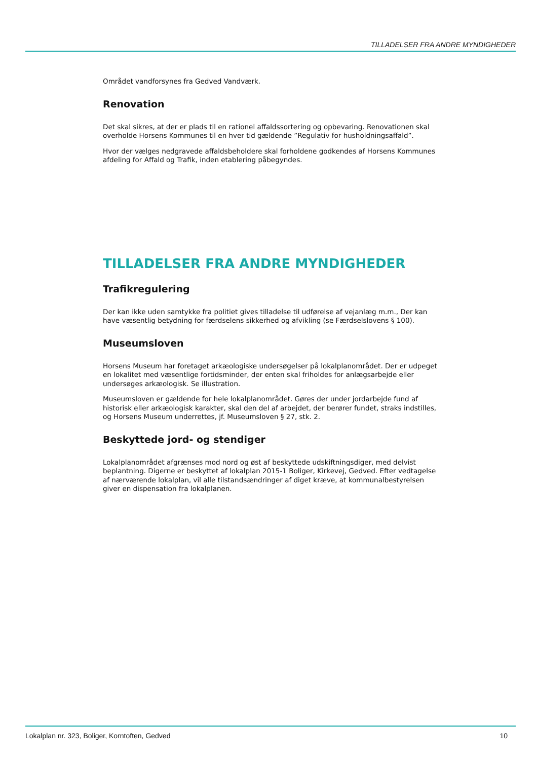TILLADELSER FRA ANDRE MYNDIGHEDER
Området vandforsynes fra Gedved Vandværk.
Renovation
Det skal sikres, at der er plads til en rationel affaldssortering og opbevaring. Renovationen skal overholde Horsens Kommunes til en hver tid gældende ”Regulativ for husholdningsaffald”.
Hvor der vælges nedgravede affaldsbeholdere skal forholdene godkendes af Horsens Kommunes afdeling for Affald og Trafik, inden etablering påbegyndes.
TILLADELSER FRA ANDRE MYNDIGHEDER
Trafikregulering
Der kan ikke uden samtykke fra politiet gives tilladelse til udførelse af vejanlæg m.m., Der kan have væsentlig betydning for færdselens sikkerhed og afvikling (se Færdselslovens § 100).
Museumsloven
Horsens Museum har foretaget arkæologiske undersøgelser på lokalplanområdet. Der er udpeget en lokalitet med væsentlige fortidsminder, der enten skal friholdes for anlægsarbejde eller undersøges arkæologisk. Se illustration.
Museumsloven er gældende for hele lokalplanområdet. Gøres der under jordarbejde fund af historisk eller arkæologisk karakter, skal den del af arbejdet, der berører fundet, straks indstilles, og Horsens Museum underrettes, jf. Museumsloven § 27, stk. 2.
Beskyttede jord- og stendiger
Lokalplanområdet afgrænses mod nord og øst af beskyttede udskiftningsdiger, med delvist beplantning. Digerne er beskyttet af lokalplan 2015-1 Boliger, Kirkevej, Gedved. Efter vedtagelse af nærværende lokalplan, vil alle tilstandsændringer af diget kræve, at kommunalbestyrelsen giver en dispensation fra lokalplanen.
Lokalplan nr. 323, Boliger, Korntoften, Gedved 10